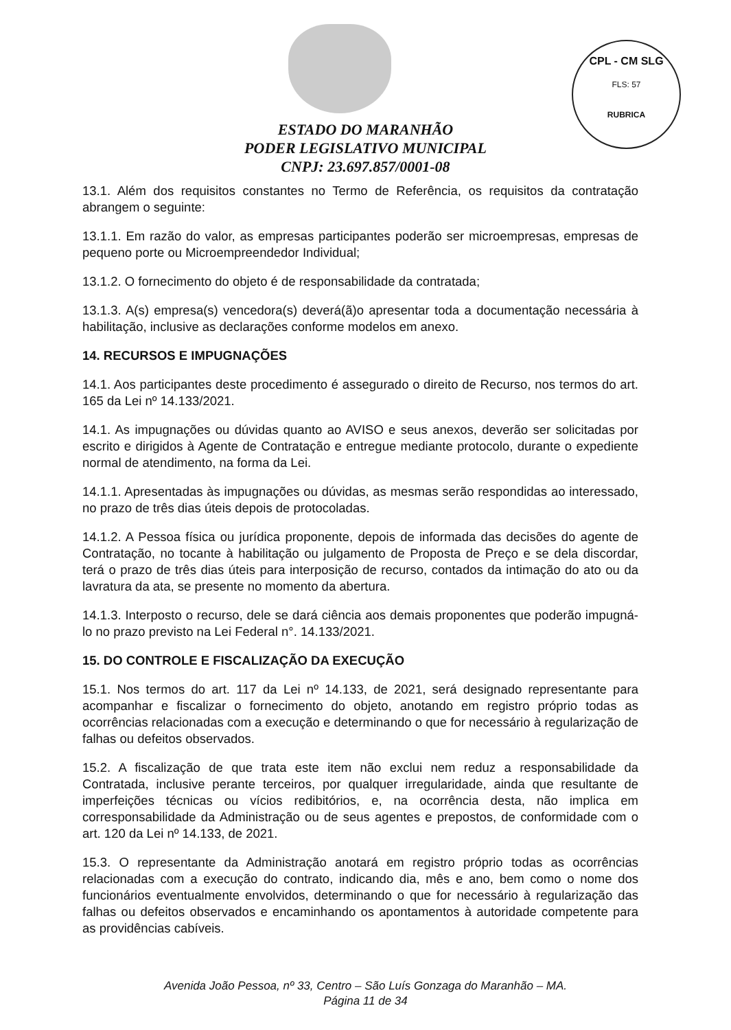CPL - CM SLG
FLS: 57
RUBRICA
ESTADO DO MARANHÃO
PODER LEGISLATIVO MUNICIPAL
CNPJ: 23.697.857/0001-08
13.1. Além dos requisitos constantes no Termo de Referência, os requisitos da contratação abrangem o seguinte:
13.1.1. Em razão do valor, as empresas participantes poderão ser microempresas, empresas de pequeno porte ou Microempreendedor Individual;
13.1.2. O fornecimento do objeto é de responsabilidade da contratada;
13.1.3. A(s) empresa(s) vencedora(s) deverá(ã)o apresentar toda a documentação necessária à habilitação, inclusive as declarações conforme modelos em anexo.
14. RECURSOS E IMPUGNAÇÕES
14.1. Aos participantes deste procedimento é assegurado o direito de Recurso, nos termos do art. 165 da Lei nº 14.133/2021.
14.1. As impugnações ou dúvidas quanto ao AVISO e seus anexos, deverão ser solicitadas por escrito e dirigidos à Agente de Contratação e entregue mediante protocolo, durante o expediente normal de atendimento, na forma da Lei.
14.1.1. Apresentadas às impugnações ou dúvidas, as mesmas serão respondidas ao interessado, no prazo de três dias úteis depois de protocoladas.
14.1.2. A Pessoa física ou jurídica proponente, depois de informada das decisões do agente de Contratação, no tocante à habilitação ou julgamento de Proposta de Preço e se dela discordar, terá o prazo de três dias úteis para interposição de recurso, contados da intimação do ato ou da lavratura da ata, se presente no momento da abertura.
14.1.3. Interposto o recurso, dele se dará ciência aos demais proponentes que poderão impugná-lo no prazo previsto na Lei Federal n°. 14.133/2021.
15. DO CONTROLE E FISCALIZAÇÃO DA EXECUÇÃO
15.1. Nos termos do art. 117 da Lei nº 14.133, de 2021, será designado representante para acompanhar e fiscalizar o fornecimento do objeto, anotando em registro próprio todas as ocorrências relacionadas com a execução e determinando o que for necessário à regularização de falhas ou defeitos observados.
15.2. A fiscalização de que trata este item não exclui nem reduz a responsabilidade da Contratada, inclusive perante terceiros, por qualquer irregularidade, ainda que resultante de imperfeições técnicas ou vícios redibitórios, e, na ocorrência desta, não implica em corresponsabilidade da Administração ou de seus agentes e prepostos, de conformidade com o art. 120 da Lei nº 14.133, de 2021.
15.3. O representante da Administração anotará em registro próprio todas as ocorrências relacionadas com a execução do contrato, indicando dia, mês e ano, bem como o nome dos funcionários eventualmente envolvidos, determinando o que for necessário à regularização das falhas ou defeitos observados e encaminhando os apontamentos à autoridade competente para as providências cabíveis.
Avenida João Pessoa, nº 33, Centro – São Luís Gonzaga do Maranhão – MA.
Página 11 de 34